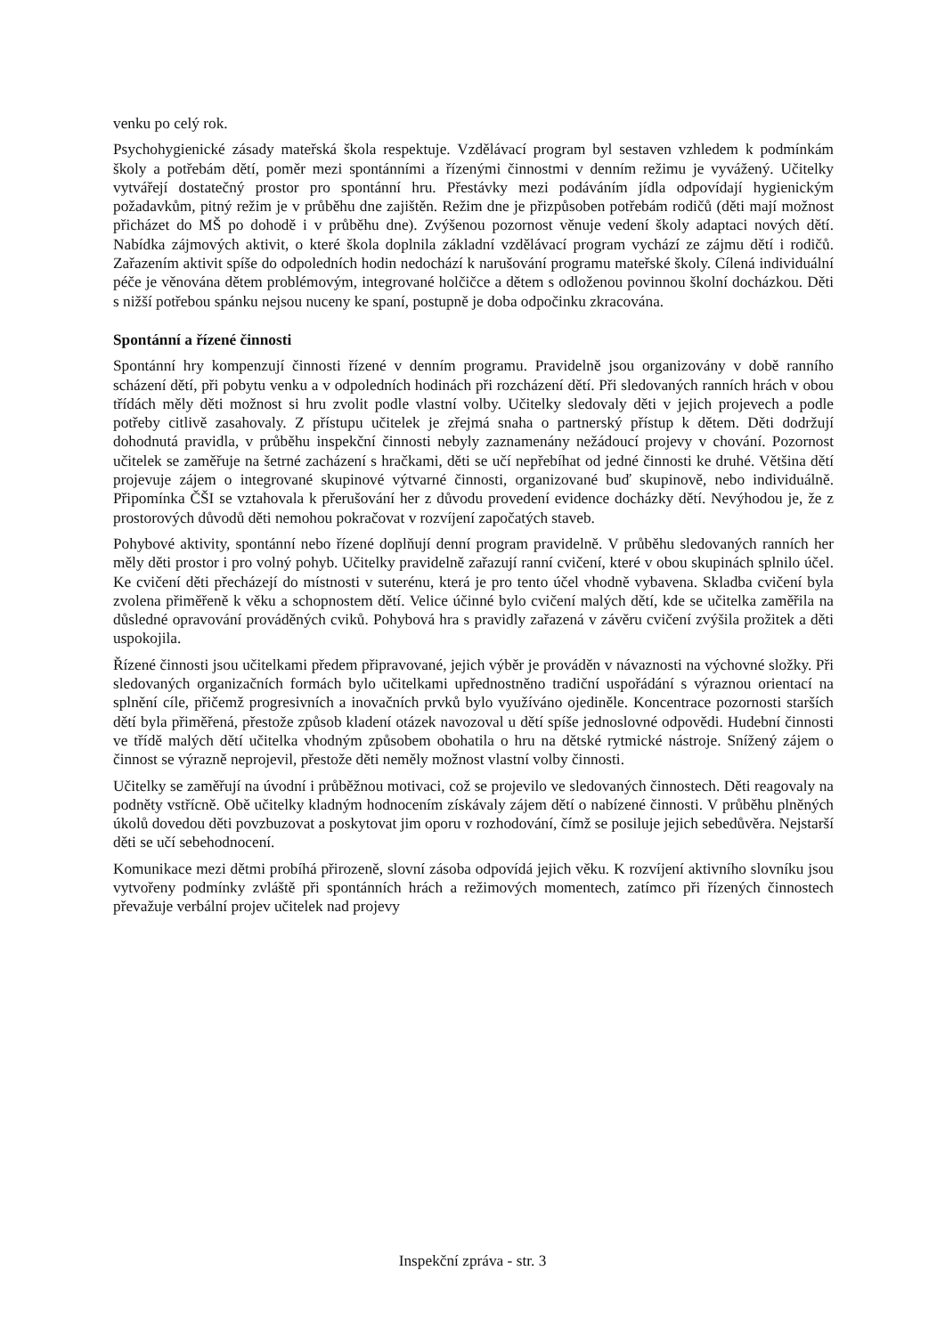venku po celý rok.
Psychohygienické zásady mateřská škola respektuje. Vzdělávací program byl sestaven vzhledem k podmínkám školy a potřebám dětí, poměr mezi spontánními a řízenými činnostmi v denním režimu je vyvážený. Učitelky vytvářejí dostatečný prostor pro spontánní hru. Přestávky mezi podáváním jídla odpovídají hygienickým požadavkům, pitný režim je v průběhu dne zajištěn. Režim dne je přizpůsoben potřebám rodičů (děti mají možnost přicházet do MŠ po dohodě i v průběhu dne). Zvýšenou pozornost věnuje vedení školy adaptaci nových dětí. Nabídka zájmových aktivit, o které škola doplnila základní vzdělávací program vychází ze zájmu dětí i rodičů. Zařazením aktivit spíše do odpoledních hodin nedochází k narušování programu mateřské školy. Cílená individuální péče je věnována dětem problémovým, integrované holčičce a dětem s odloženou povinnou školní docházkou. Děti s nižší potřebou spánku nejsou nuceny ke spaní, postupně je doba odpočinku zkracována.
Spontánní a řízené činnosti
Spontánní hry kompenzují činnosti řízené v denním programu. Pravidelně jsou organizovány v době ranního scházení dětí, při pobytu venku a v odpoledních hodinách při rozcházení dětí. Při sledovaných ranních hrách v obou třídách měly děti možnost si hru zvolit podle vlastní volby. Učitelky sledovaly děti v jejich projevech a podle potřeby citlivě zasahovaly. Z přístupu učitelek je zřejmá snaha o partnerský přístup k dětem. Děti dodržují dohodnutá pravidla, v průběhu inspekční činnosti nebyly zaznamenány nežádoucí projevy v chování. Pozornost učitelek se zaměřuje na šetrné zacházení s hračkami, děti se učí nepřebíhat od jedné činnosti ke druhé. Většina dětí projevuje zájem o integrované skupinové výtvarné činnosti, organizované buď skupinově, nebo individuálně. Připomínka ČŠI se vztahovala k přerušování her z důvodu provedení evidence docházky dětí. Nevýhodou je, že z prostorových důvodů děti nemohou pokračovat v rozvíjení započatých staveb.
Pohybové aktivity, spontánní nebo řízené doplňují denní program pravidelně. V průběhu sledovaných ranních her měly děti prostor i pro volný pohyb. Učitelky pravidelně zařazují ranní cvičení, které v obou skupinách splnilo účel. Ke cvičení děti přecházejí do místnosti v suterénu, která je pro tento účel vhodně vybavena. Skladba cvičení byla zvolena přiměřeně k věku a schopnostem dětí. Velice účinné bylo cvičení malých dětí, kde se učitelka zaměřila na důsledné opravování prováděných cviků. Pohybová hra s pravidly zařazená v závěru cvičení zvýšila prožitek a děti uspokojila.
Řízené činnosti jsou učitelkami předem připravované, jejich výběr je prováděn v návaznosti na výchovné složky. Při sledovaných organizačních formách bylo učitelkami upřednostněno tradiční uspořádání s výraznou orientací na splnění cíle, přičemž progresivních a inovačních prvků bylo využíváno ojediněle. Koncentrace pozornosti starších dětí byla přiměřená, přestože způsob kladení otázek navozoval u dětí spíše jednoslovné odpovědi. Hudební činnosti ve třídě malých dětí učitelka vhodným způsobem obohatila o hru na dětské rytmické nástroje. Snížený zájem o činnost se výrazně neprojevil, přestože děti neměly možnost vlastní volby činnosti.
Učitelky se zaměřují na úvodní i průběžnou motivaci, což se projevilo ve sledovaných činnostech. Děti reagovaly na podněty vstřícně. Obě učitelky kladným hodnocením získávaly zájem dětí o nabízené činnosti. V průběhu plněných úkolů dovedou děti povzbuzovat a poskytovat jim oporu v rozhodování, čímž se posiluje jejich sebedůvěra. Nejstarší děti se učí sebehodnocení.
Komunikace mezi dětmi probíhá přirozeně, slovní zásoba odpovídá jejich věku. K rozvíjení aktivního slovníku jsou vytvořeny podmínky zvláště při spontánních hrách a režimových momentech, zatímco při řízených činnostech převažuje verbální projev učitelek nad projevy
Inspekční zpráva - str. 3